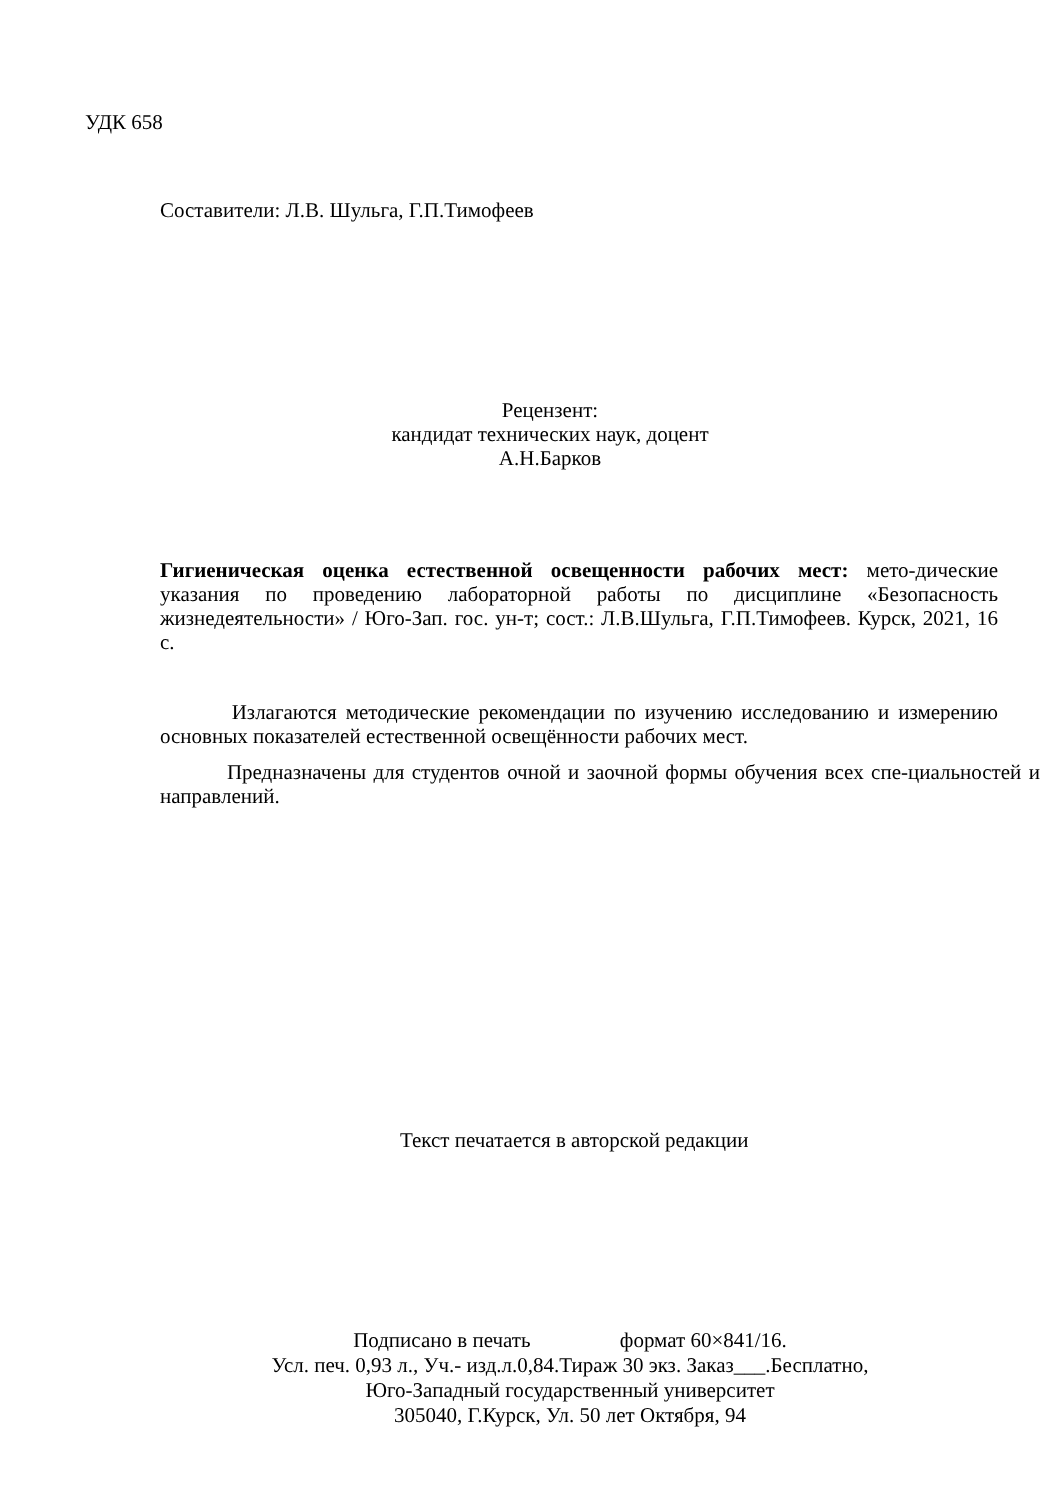УДК 658
Составители: Л.В. Шульга, Г.П.Тимофеев
Рецензент:
кандидат технических наук, доцент А.Н.Барков
Гигиеническая оценка естественной освещенности рабочих мест: мето-дические указания по проведению лабораторной работы по дисциплине «Безопасность жизнедеятельности» / Юго-Зап. гос. ун-т; сост.: Л.В.Шульга, Г.П.Тимофеев. Курск, 2021, 16 с.
Излагаются методические рекомендации по изучению исследованию и измерению основных показателей естественной освещённости рабочих мест.
Предназначены для студентов очной и заочной формы обучения всех спе-циальностей и направлений.
Текст печатается в авторской редакции
Подписано в печать формат 60×841/16.
Усл. печ. 0,93 л., Уч.- изд.л.0,84.Тираж 30 экз. Заказ___.Бесплатно,
Юго-Западный государственный университет
305040, Г.Курск, Ул. 50 лет Октября, 94